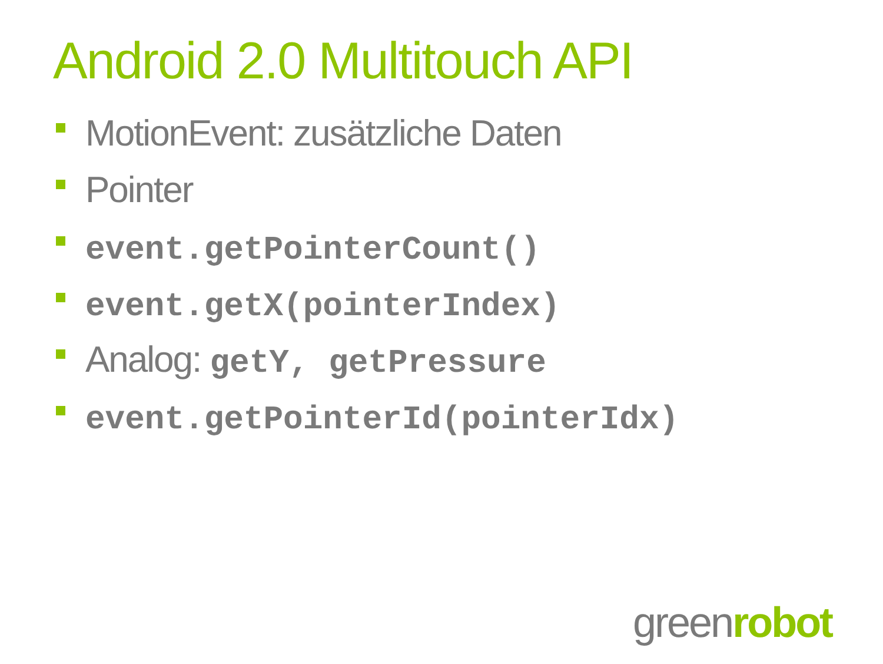Android 2.0 Multitouch API
MotionEvent: zusätzliche Daten
Pointer
event.getPointerCount()
event.getX(pointerIndex)
Analog: getY, getPressure
event.getPointerId(pointerIdx)
greenrobot